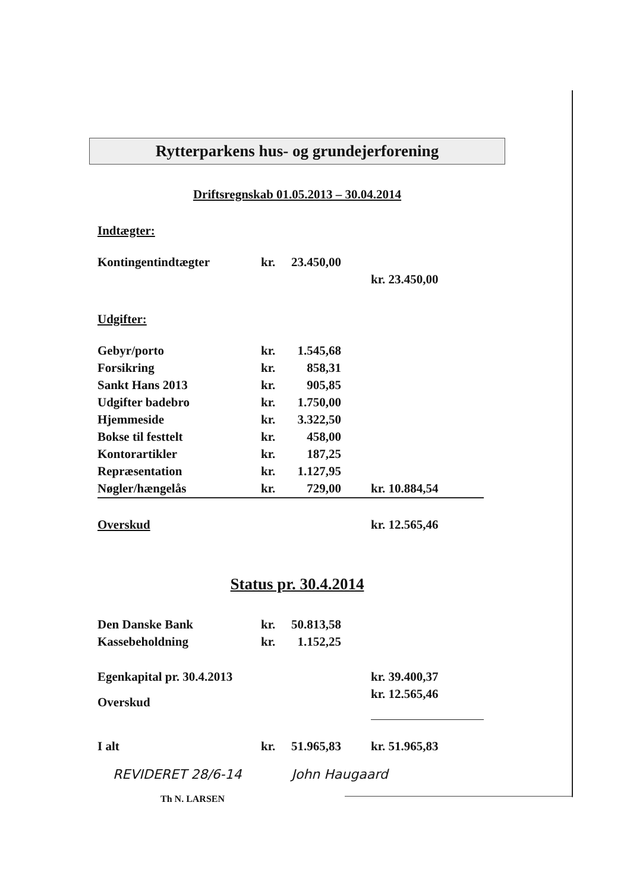Rytterparkens hus- og grundejerforening
Driftsregnskab 01.05.2013 – 30.04.2014
Indtægter:
| Kontingentindtægter | kr. | 23.450,00 | | |
| | | | | kr. 23.450,00 |
Udgifter:
| Gebyr/porto | kr. | 1.545,68 | | |
| Forsikring | kr. | 858,31 | | |
| Sankt Hans 2013 | kr. | 905,85 | | |
| Udgifter badebro | kr. | 1.750,00 | | |
| Hjemmeside | kr. | 3.322,50 | | |
| Bokse til festtelt | kr. | 458,00 | | |
| Kontorartikler | kr. | 187,25 | | |
| Repræsentation | kr. | 1.127,95 | | |
| Nøgler/hængelås | kr. | 729,00 | | kr. 10.884,54 |
| Overskud | | | | kr. 12.565,46 |
Status pr. 30.4.2014
| Den Danske Bank | kr. | 50.813,58 | | |
| Kassebeholdning | kr. | 1.152,25 | | |
| Egenkapital pr. 30.4.2013 | | | | kr. 39.400,37 |
| Overskud | | | | kr. 12.565,46 |
| I alt | kr. | 51.965,83 | | kr. 51.965,83 |
REVIDERET 28/6-14 John Haugaard
Th N. LARSEN